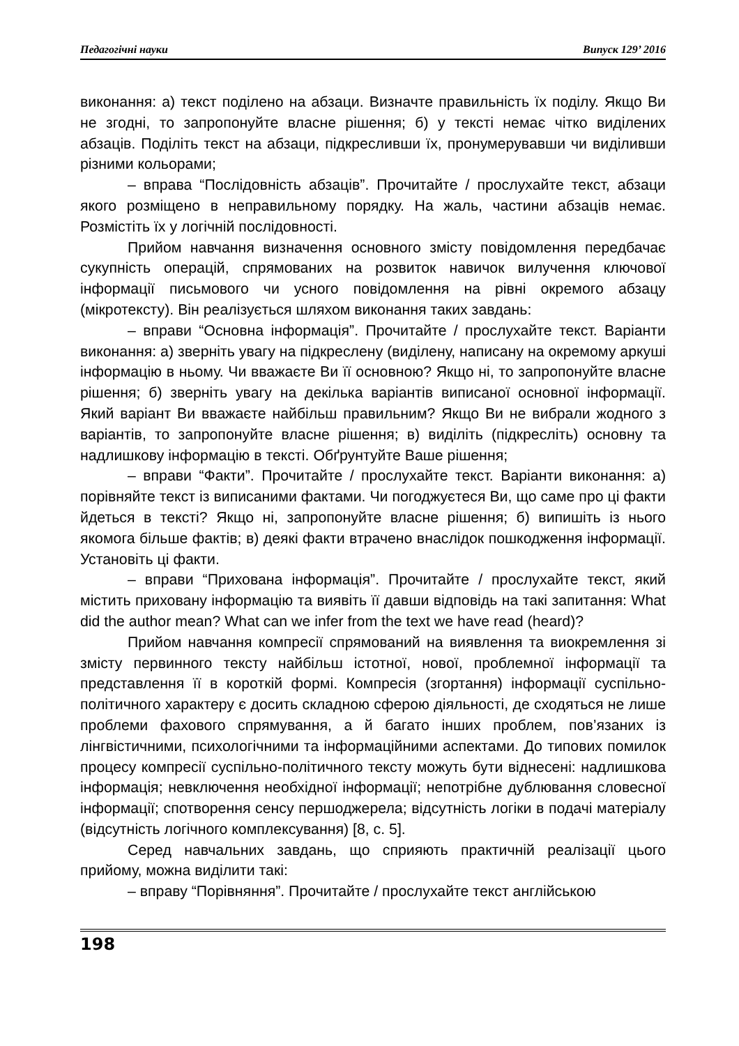Педагогічні науки Випуск 129’ 2016
виконання: а) текст поділено на абзаци. Визначте правильність їх поділу. Якщо Ви не згодні, то запропонуйте власне рішення; б) у тексті немає чітко виділених абзаців. Поділіть текст на абзаци, підкресливши їх, пронумерувавши чи виділивши різними кольорами;
– вправа “Послідовність абзаців”. Прочитайте / прослухайте текст, абзаци якого розміщено в неправильному порядку. На жаль, частини абзаців немає. Розмістіть їх у логічній послідовності.
Прийом навчання визначення основного змісту повідомлення передбачає сукупність операцій, спрямованих на розвиток навичок вилучення ключової інформації письмового чи усного повідомлення на рівні окремого абзацу (мікротексту). Він реалізується шляхом виконання таких завдань:
– вправи “Основна інформація”. Прочитайте / прослухайте текст. Варіанти виконання: а) зверніть увагу на підкреслену (виділену, написану на окремому аркуші інформацію в ньому. Чи вважаєте Ви її основною? Якщо ні, то запропонуйте власне рішення; б) зверніть увагу на декілька варіантів виписаної основної інформації. Який варіант Ви вважаєте найбільш правильним? Якщо Ви не вибрали жодного з варіантів, то запропонуйте власне рішення; в) виділіть (підкресліть) основну та надлишкову інформацію в тексті. Обґрунтуйте Ваше рішення;
– вправи “Факти”. Прочитайте / прослухайте текст. Варіанти виконання: а) порівняйте текст із виписаними фактами. Чи погоджуєтеся Ви, що саме про ці факти йдеться в тексті? Якщо ні, запропонуйте власне рішення; б) випишіть із нього якомога більше фактів; в) деякі факти втрачено внаслідок пошкодження інформації. Установіть ці факти.
– вправи “Прихована інформація”. Прочитайте / прослухайте текст, який містить приховану інформацію та виявіть її давши відповідь на такі запитання: What did the author mean? What can we infer from the text we have read (heard)?
Прийом навчання компресії спрямований на виявлення та виокремлення зі змісту первинного тексту найбільш істотної, нової, проблемної інформації та представлення її в короткій формі. Компресія (згортання) інформації суспільно-політичного характеру є досить складною сферою діяльності, де сходяться не лише проблеми фахового спрямування, а й багато інших проблем, пов’язаних із лінгвістичними, психологічними та інформаційними аспектами. До типових помилок процесу компресії суспільно-політичного тексту можуть бути віднесені: надлишкова інформація; невключення необхідної інформації; непотрібне дублювання словесної інформації; спотворення сенсу першоджерела; відсутність логіки в подачі матеріалу (відсутність логічного комплексування) [8, с. 5].
Серед навчальних завдань, що сприяють практичній реалізації цього прийому, можна виділити такі:
– вправу “Порівняння”. Прочитайте / прослухайте текст англійською
198